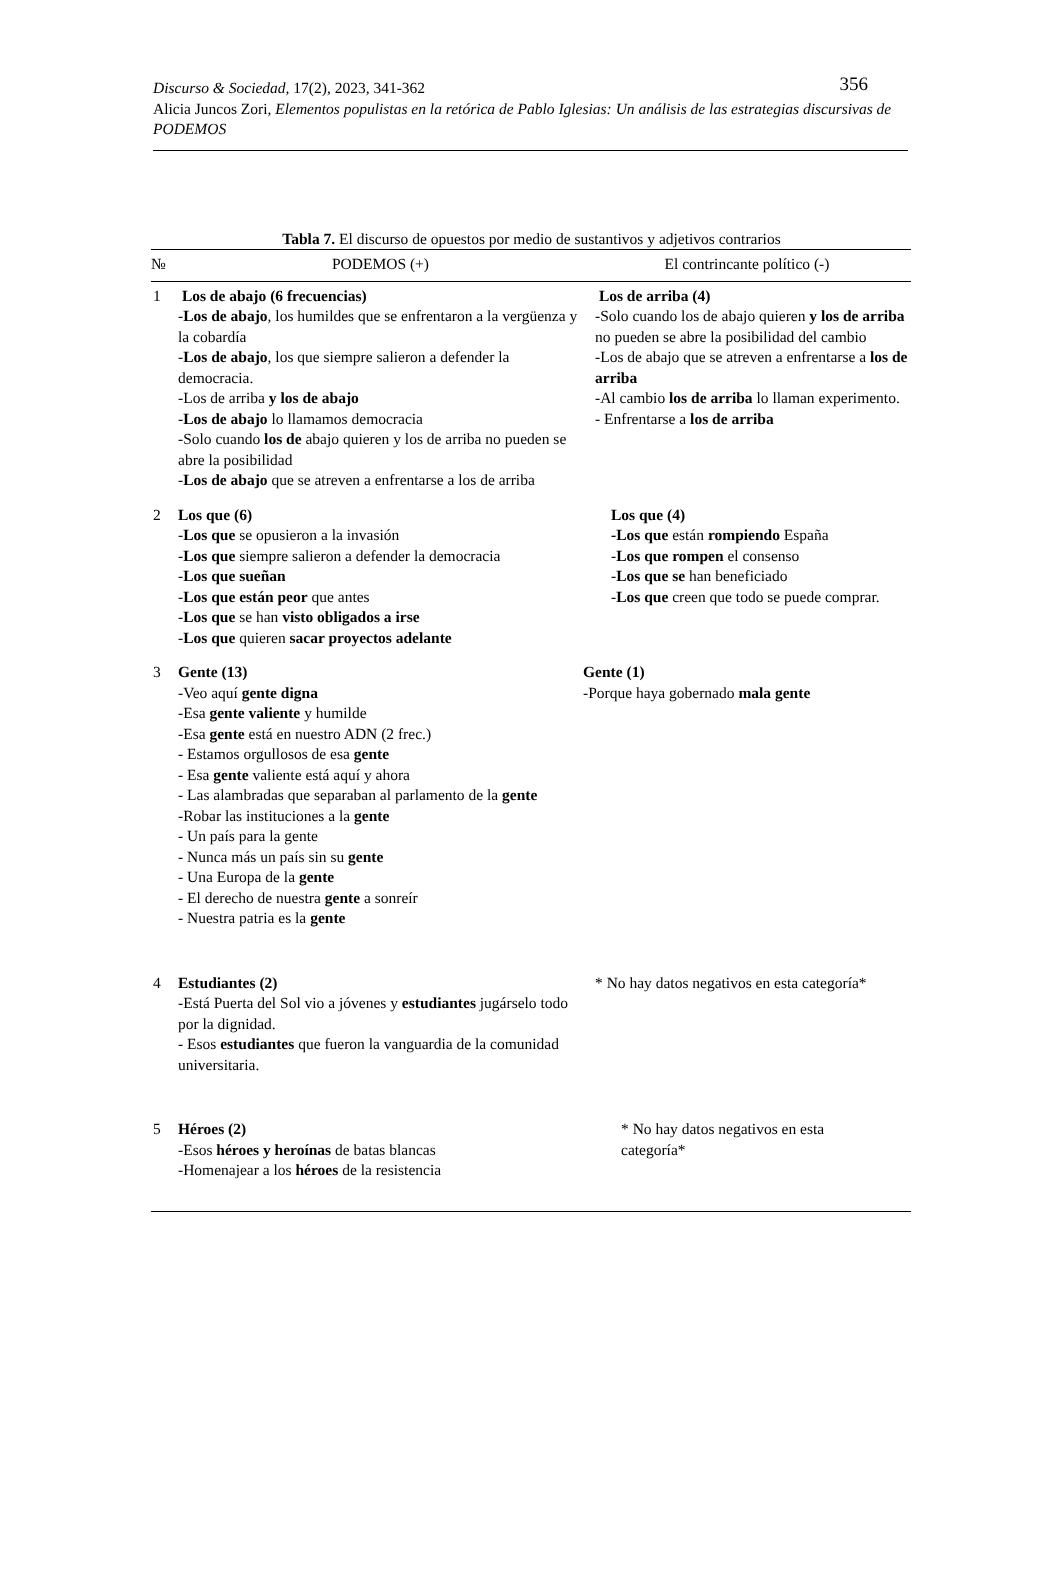356 Discurso & Sociedad, 17(2), 2023, 341-362
Alicia Juncos Zori, Elementos populistas en la retórica de Pablo Iglesias: Un análisis de las estrategias discursivas de PODEMOS
Tabla 7. El discurso de opuestos por medio de sustantivos y adjetivos contrarios
| № | PODEMOS (+) | El contrincante político (-) |
| --- | --- | --- |
| 1 | Los de abajo (6 frecuencias) - Los de abajo , los humildes que se enfrentaron a la vergüenza y la cobardía - Los de abajo , los que siempre salieron a defender la democracia. -Los de arriba y los de abajo - Los de abajo lo llamamos democracia -Solo cuando los de abajo quieren y los de arriba no pueden se abre la posibilidad - Los de abajo que se atreven a enfrentarse a los de arriba | Los de arriba (4) -Solo cuando los de abajo quieren y los de arriba no pueden se abre la posibilidad del cambio -Los de abajo que se atreven a enfrentarse a los de arriba -Al cambio los de arriba lo llaman experimento. - Enfrentarse a los de arriba |
| 2 | Los que (6) - Los que se opusieron a la invasión - Los que siempre salieron a defender la democracia - Los que sueñan - Los que están peor que antes - Los que se han visto obligados a irse - Los que quieren sacar proyectos adelante | Los que (4) -Los que están rompiendo España - Los que rompen el consenso - Los que se han beneficiado - Los que creen que todo se puede comprar. |
| 3 | Gente (13) -Veo aquí gente digna -Esa gente valiente y humilde -Esa gente está en nuestro ADN (2 frec.) - Estamos orgullosos de esa gente - Esa gente valiente está aquí y ahora - Las alambradas que separaban al parlamento de la gente -Robar las instituciones a la gente - Un país para la gente - Nunca más un país sin su gente - Una Europa de la gente - El derecho de nuestra gente a sonreír - Nuestra patria es la gente | Gente (1) -Porque haya gobernado mala gente |
| 4 | Estudiantes (2) -Está Puerta del Sol vio a jóvenes y estudiantes jugárselo todo por la dignidad. - Esos estudiantes que fueron la vanguardia de la comunidad universitaria. | * No hay datos negativos en esta categoría* |
| 5 | Héroes (2) -Esos héroes y heroínas de batas blancas -Homenajear a los héroes de la resistencia | * No hay datos negativos en esta categoría* |